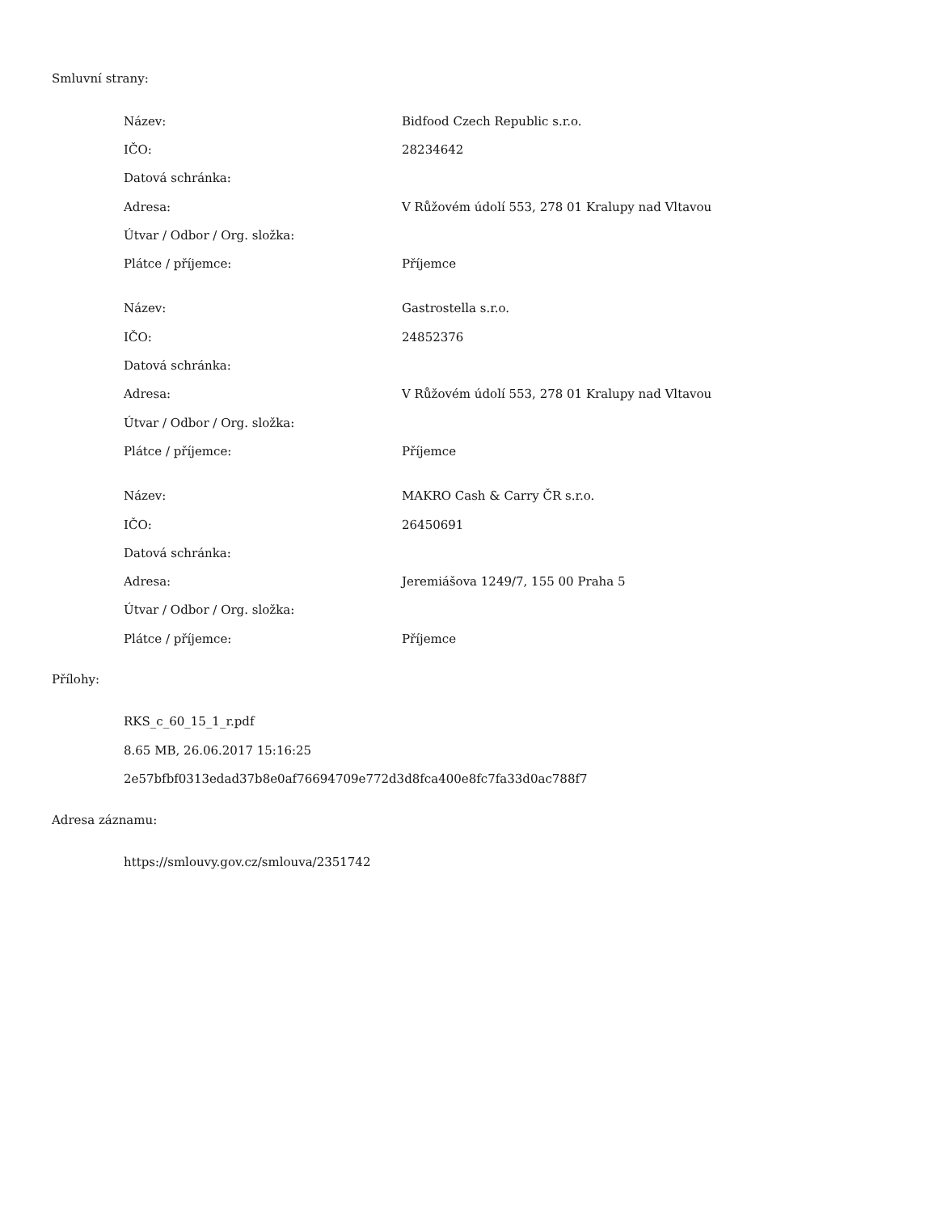Smluvní strany:
| Název: | Bidfood Czech Republic s.r.o. |
| IČO: | 28234642 |
| Datová schránka: | |
| Adresa: | V Růžovém údolí 553, 278 01 Kralupy nad Vltavou |
| Útvar / Odbor / Org. složka: | |
| Plátce / příjemce: | Příjemce |
| Název: | Gastrostella s.r.o. |
| IČO: | 24852376 |
| Datová schránka: | |
| Adresa: | V Růžovém údolí 553, 278 01 Kralupy nad Vltavou |
| Útvar / Odbor / Org. složka: | |
| Plátce / příjemce: | Příjemce |
| Název: | MAKRO Cash & Carry ČR s.r.o. |
| IČO: | 26450691 |
| Datová schránka: | |
| Adresa: | Jeremiášova 1249/7, 155 00 Praha 5 |
| Útvar / Odbor / Org. složka: | |
| Plátce / příjemce: | Příjemce |
Přílohy:
RKS_c_60_15_1_r.pdf
8.65 MB, 26.06.2017 15:16:25
2e57bfbf0313edad37b8e0af76694709e772d3d8fca400e8fc7fa33d0ac788f7
Adresa záznamu:
https://smlouvy.gov.cz/smlouva/2351742